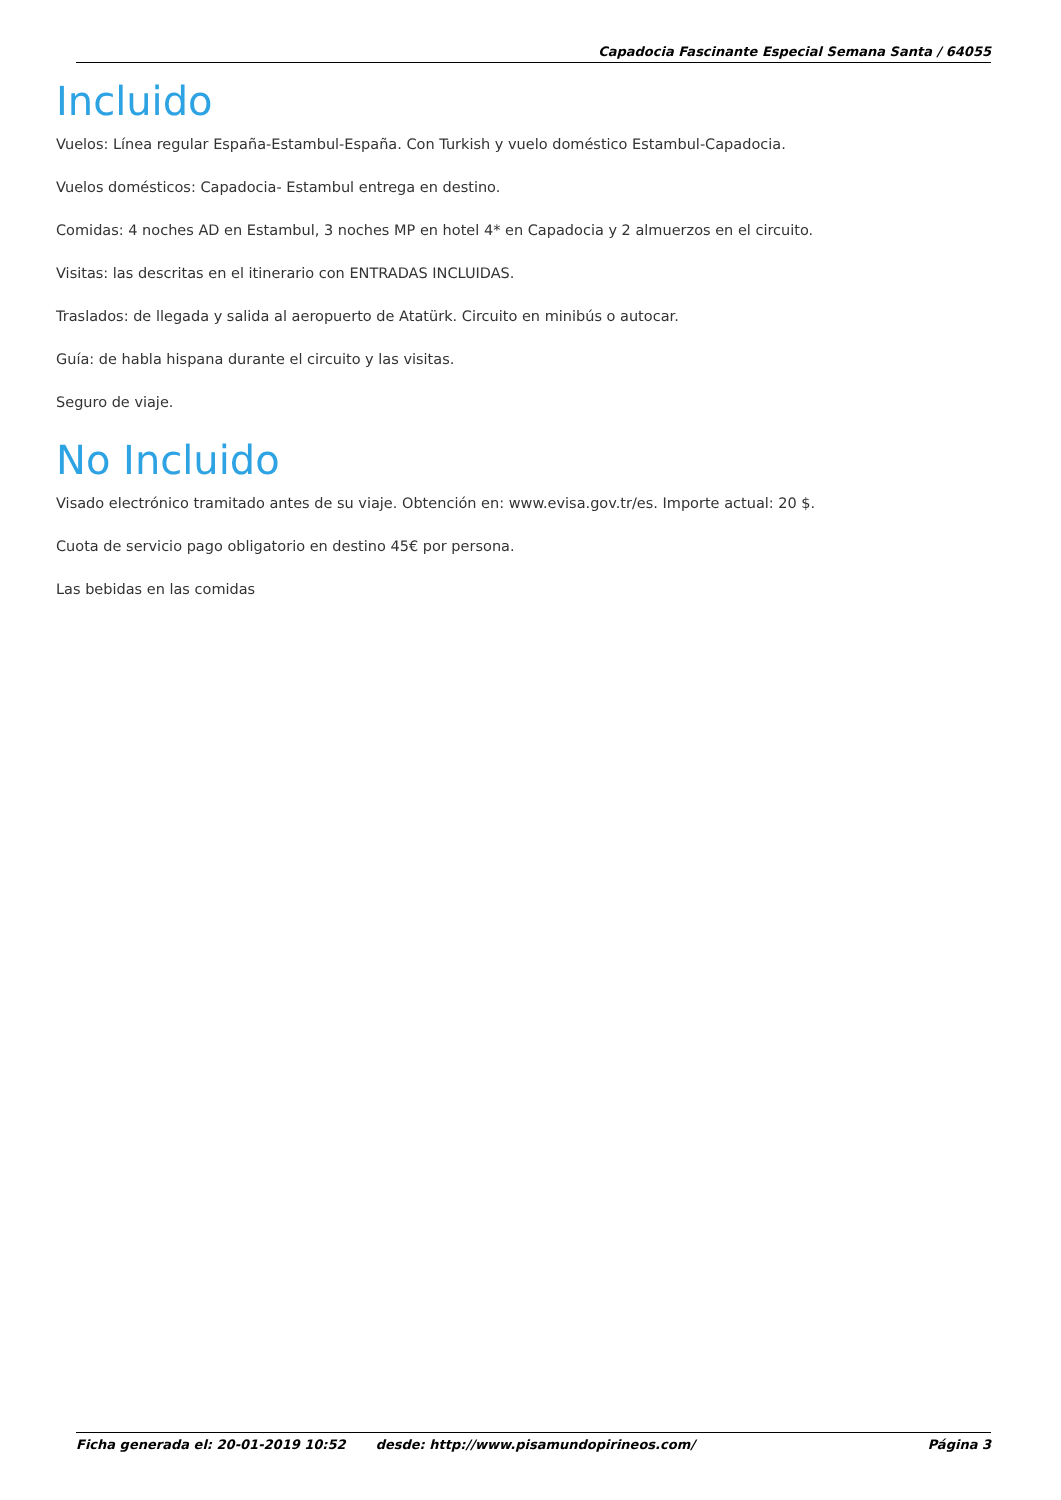Capadocia Fascinante Especial Semana Santa / 64055
Incluido
Vuelos: Línea regular España-Estambul-España. Con Turkish y vuelo doméstico Estambul-Capadocia.
Vuelos domésticos: Capadocia- Estambul entrega en destino.
Comidas: 4 noches AD en Estambul, 3 noches MP en hotel 4* en Capadocia y 2 almuerzos en el circuito.
Visitas: las descritas en el itinerario con ENTRADAS INCLUIDAS.
Traslados: de llegada y salida al aeropuerto de Atatürk. Circuito en minibús o autocar.
Guía: de habla hispana durante el circuito y las visitas.
Seguro de viaje.
No Incluido
Visado electrónico tramitado antes de su viaje. Obtención en: www.evisa.gov.tr/es. Importe actual: 20 $.
Cuota de servicio pago obligatorio en destino 45€ por persona.
Las bebidas en las comidas
Ficha generada el: 20-01-2019 10:52 desde: http://www.pisamundopirineos.com/ Página 3